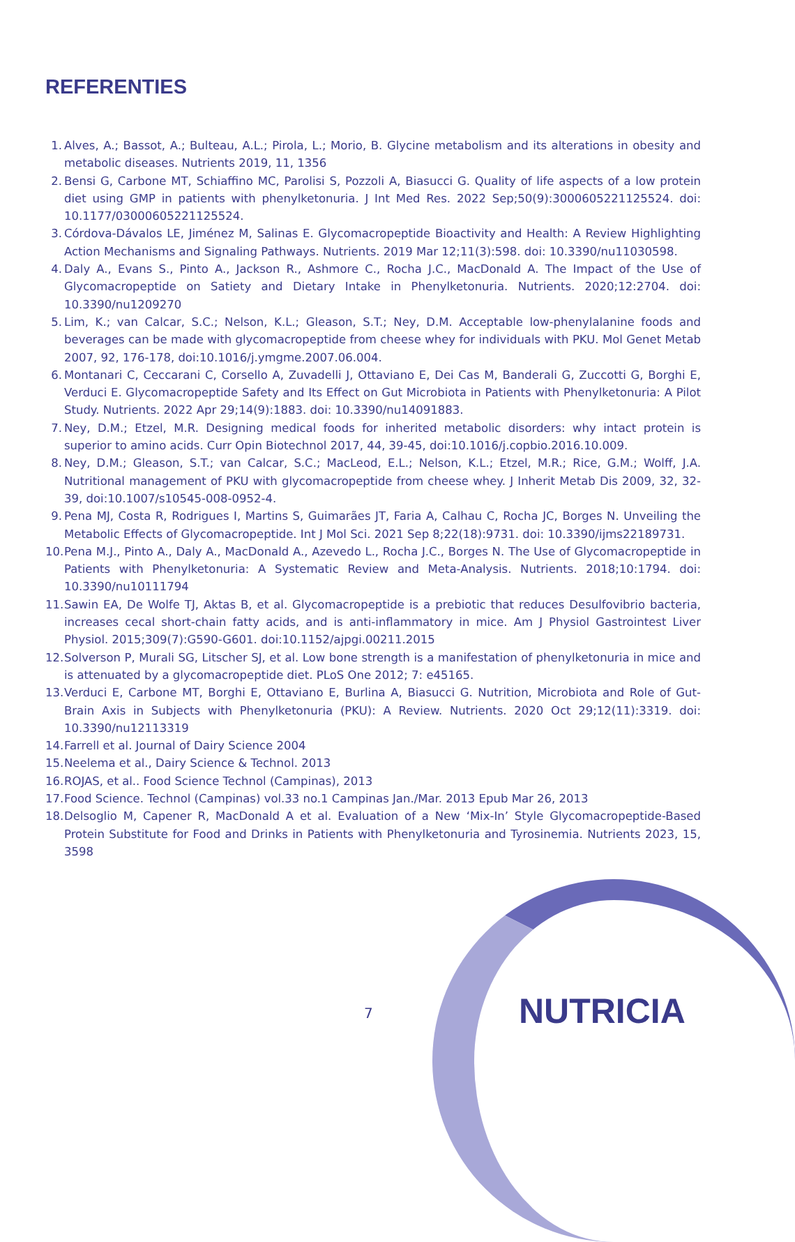REFERENTIES
1. Alves, A.; Bassot, A.; Bulteau, A.L.; Pirola, L.; Morio, B. Glycine metabolism and its alterations in obesity and metabolic diseases. Nutrients 2019, 11, 1356
2. Bensi G, Carbone MT, Schiaffino MC, Parolisi S, Pozzoli A, Biasucci G. Quality of life aspects of a low protein diet using GMP in patients with phenylketonuria. J Int Med Res. 2022 Sep;50(9):3000605221125524. doi: 10.1177/03000605221125524.
3. Córdova-Dávalos LE, Jiménez M, Salinas E. Glycomacropeptide Bioactivity and Health: A Review Highlighting Action Mechanisms and Signaling Pathways. Nutrients. 2019 Mar 12;11(3):598. doi: 10.3390/nu11030598.
4. Daly A., Evans S., Pinto A., Jackson R., Ashmore C., Rocha J.C., MacDonald A. The Impact of the Use of Glycomacropeptide on Satiety and Dietary Intake in Phenylketonuria. Nutrients. 2020;12:2704. doi: 10.3390/nu1209270
5. Lim, K.; van Calcar, S.C.; Nelson, K.L.; Gleason, S.T.; Ney, D.M. Acceptable low-phenylalanine foods and beverages can be made with glycomacropeptide from cheese whey for individuals with PKU. Mol Genet Metab 2007, 92, 176-178, doi:10.1016/j.ymgme.2007.06.004.
6. Montanari C, Ceccarani C, Corsello A, Zuvadelli J, Ottaviano E, Dei Cas M, Banderali G, Zuccotti G, Borghi E, Verduci E. Glycomacropeptide Safety and Its Effect on Gut Microbiota in Patients with Phenylketonuria: A Pilot Study. Nutrients. 2022 Apr 29;14(9):1883. doi: 10.3390/nu14091883.
7. Ney, D.M.; Etzel, M.R. Designing medical foods for inherited metabolic disorders: why intact protein is superior to amino acids. Curr Opin Biotechnol 2017, 44, 39-45, doi:10.1016/j.copbio.2016.10.009.
8. Ney, D.M.; Gleason, S.T.; van Calcar, S.C.; MacLeod, E.L.; Nelson, K.L.; Etzel, M.R.; Rice, G.M.; Wolff, J.A. Nutritional management of PKU with glycomacropeptide from cheese whey. J Inherit Metab Dis 2009, 32, 32-39, doi:10.1007/s10545-008-0952-4.
9. Pena MJ, Costa R, Rodrigues I, Martins S, Guimarães JT, Faria A, Calhau C, Rocha JC, Borges N. Unveiling the Metabolic Effects of Glycomacropeptide. Int J Mol Sci. 2021 Sep 8;22(18):9731. doi: 10.3390/ijms22189731.
10. Pena M.J., Pinto A., Daly A., MacDonald A., Azevedo L., Rocha J.C., Borges N. The Use of Glycomacropeptide in Patients with Phenylketonuria: A Systematic Review and Meta-Analysis. Nutrients. 2018;10:1794. doi: 10.3390/nu10111794
11. Sawin EA, De Wolfe TJ, Aktas B, et al. Glycomacropeptide is a prebiotic that reduces Desulfovibrio bacteria, increases cecal short-chain fatty acids, and is anti-inflammatory in mice. Am J Physiol Gastrointest Liver Physiol. 2015;309(7):G590-G601. doi:10.1152/ajpgi.00211.2015
12. Solverson P, Murali SG, Litscher SJ, et al. Low bone strength is a manifestation of phenylketonuria in mice and is attenuated by a glycomacropeptide diet. PLoS One 2012; 7: e45165.
13. Verduci E, Carbone MT, Borghi E, Ottaviano E, Burlina A, Biasucci G. Nutrition, Microbiota and Role of Gut-Brain Axis in Subjects with Phenylketonuria (PKU): A Review. Nutrients. 2020 Oct 29;12(11):3319. doi: 10.3390/nu12113319
14. Farrell et al. Journal of Dairy Science 2004
15. Neelema et al., Dairy Science & Technol. 2013
16. ROJAS, et al.. Food Science Technol (Campinas), 2013
17. Food Science. Technol (Campinas) vol.33 no.1 Campinas Jan./Mar. 2013 Epub Mar 26, 2013
18. Delsoglio M, Capener R, MacDonald A et al. Evaluation of a New ‘Mix-In’ Style Glycomacropeptide-Based Protein Substitute for Food and Drinks in Patients with Phenylketonuria and Tyrosinemia. Nutrients 2023, 15, 3598
7 NUTRICIA